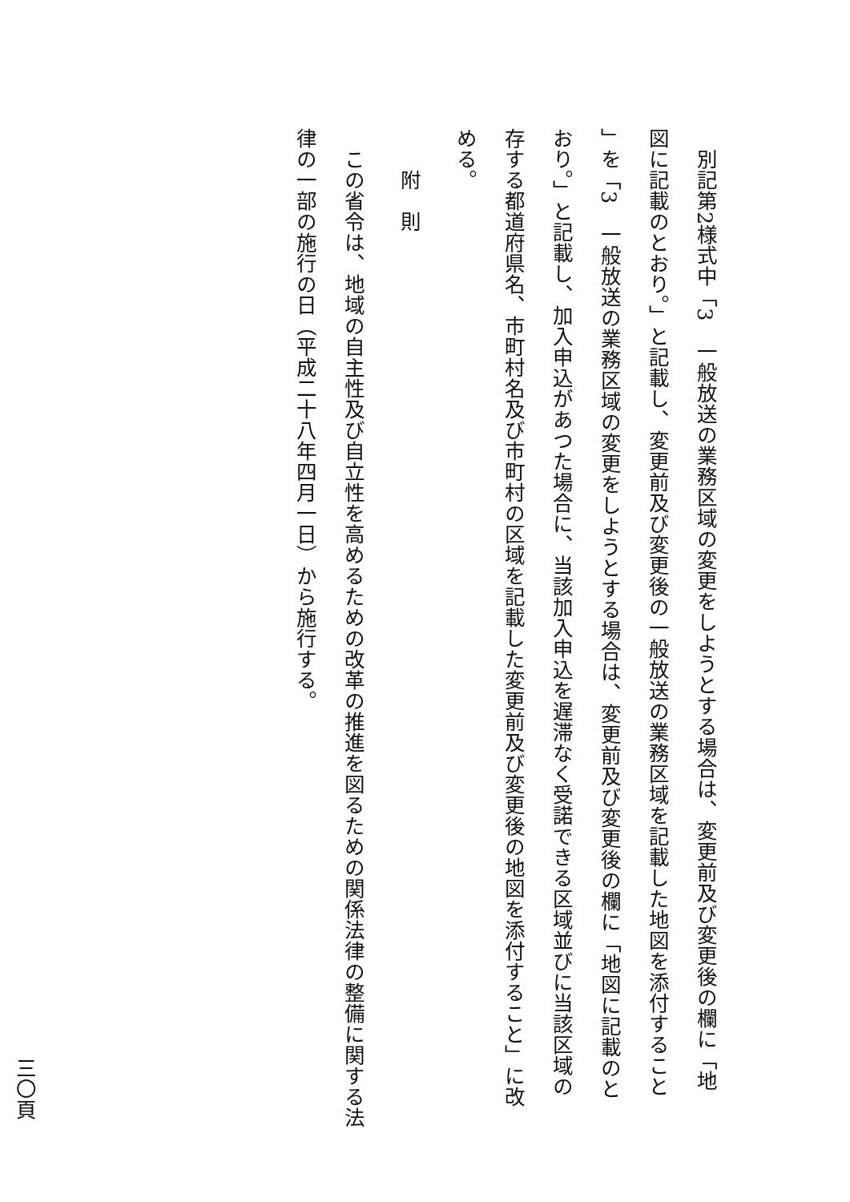別記第2様式中「3　一般放送の業務区域の変更をしようとする場合は、変更前及び変更後の欄に「地
図に記載のとおり。」と記載し、変更前及び変更後の一般放送の業務区域を記載した地図を添付すること
」を「3　一般放送の業務区域の変更をしようとする場合は、変更前及び変更後の欄に「地図に記載のと
おり。」と記載し、加入申込があつた場合に、当該加入申込を遅滞なく受諾できる区域並びに当該区域の
存する都道府県名、市町村名及び市町村の区域を記載した変更前及び変更後の地図を添付すること」に改
める。
附　則
この省令は、地域の自主性及び自立性を高めるための改革の推進を図るための関係法律の整備に関する法
律の一部の施行の日（平成二十八年四月一日）から施行する。
三〇頁